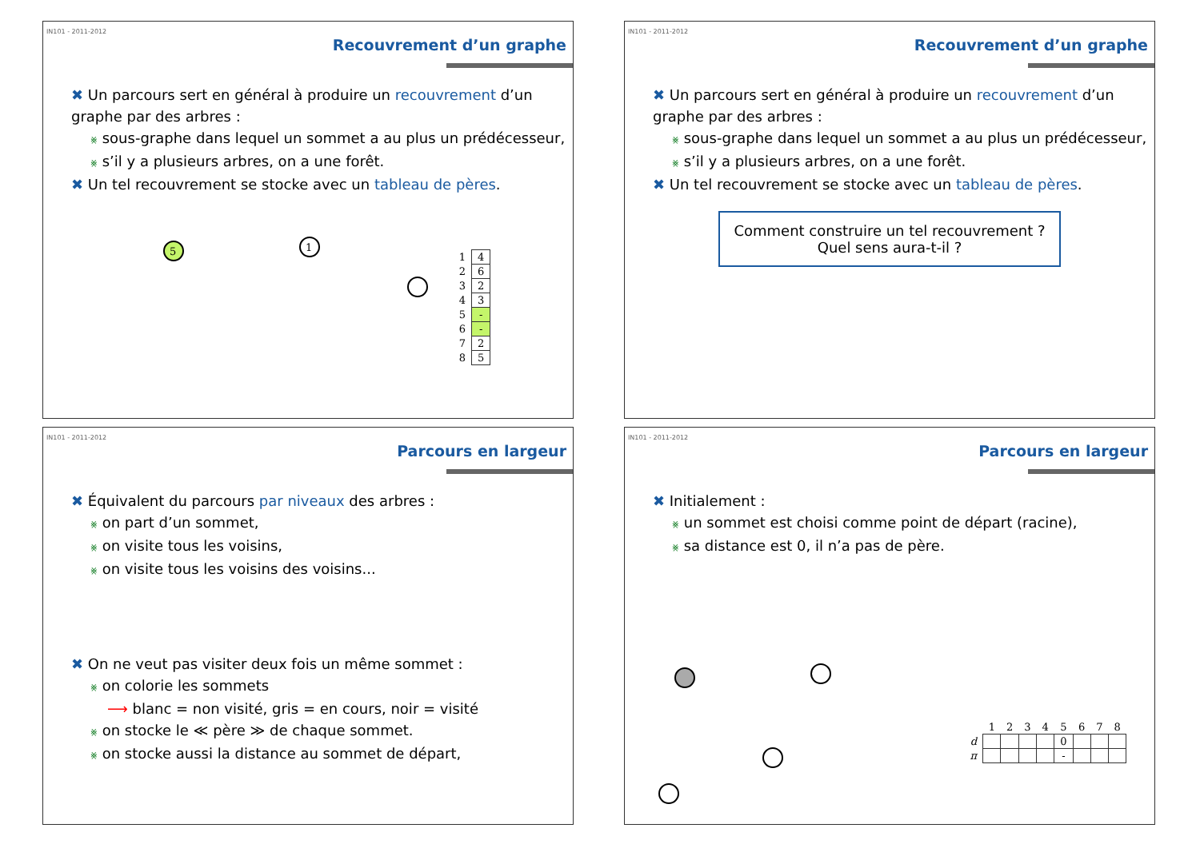IN101 - 2011-2012
Recouvrement d’un graphe
✖ Un parcours sert en général à produire un recouvrement d’un graphe par des arbres :
⨳ sous-graphe dans lequel un sommet a au plus un prédécesseur,
⨳ s’il y a plusieurs arbres, on a une forêt.
✖ Un tel recouvrement se stocke avec un tableau de pères.
5
1
| 1 | 4 |
| 2 | 6 |
| 3 | 2 |
| 4 | 3 |
| 5 | - |
| 6 | - |
| 7 | 2 |
| 8 | 5 |
IN101 - 2011-2012
Recouvrement d’un graphe
✖ Un parcours sert en général à produire un recouvrement d’un graphe par des arbres :
⨳ sous-graphe dans lequel un sommet a au plus un prédécesseur,
⨳ s’il y a plusieurs arbres, on a une forêt.
✖ Un tel recouvrement se stocke avec un tableau de pères.
Comment construire un tel recouvrement ?
Quel sens aura-t-il ?
IN101 - 2011-2012
Parcours en largeur
✖ Équivalent du parcours par niveaux des arbres :
⨳ on part d’un sommet,
⨳ on visite tous les voisins,
⨳ on visite tous les voisins des voisins...
✖ On ne veut pas visiter deux fois un même sommet :
⨳ on colorie les sommets
⟶ blanc = non visité, gris = en cours, noir = visité
⨳ on stocke le ≪ père ≫ de chaque sommet.
⨳ on stocke aussi la distance au sommet de départ,
IN101 - 2011-2012
Parcours en largeur
✖ Initialement :
⨳ un sommet est choisi comme point de départ (racine),
⨳ sa distance est 0, il n’a pas de père.
| | 1 | 2 | 3 | 4 | 5 | 6 | 7 | 8 |
| d | | | | | 0 | | | |
| π | | | | | - | | | |